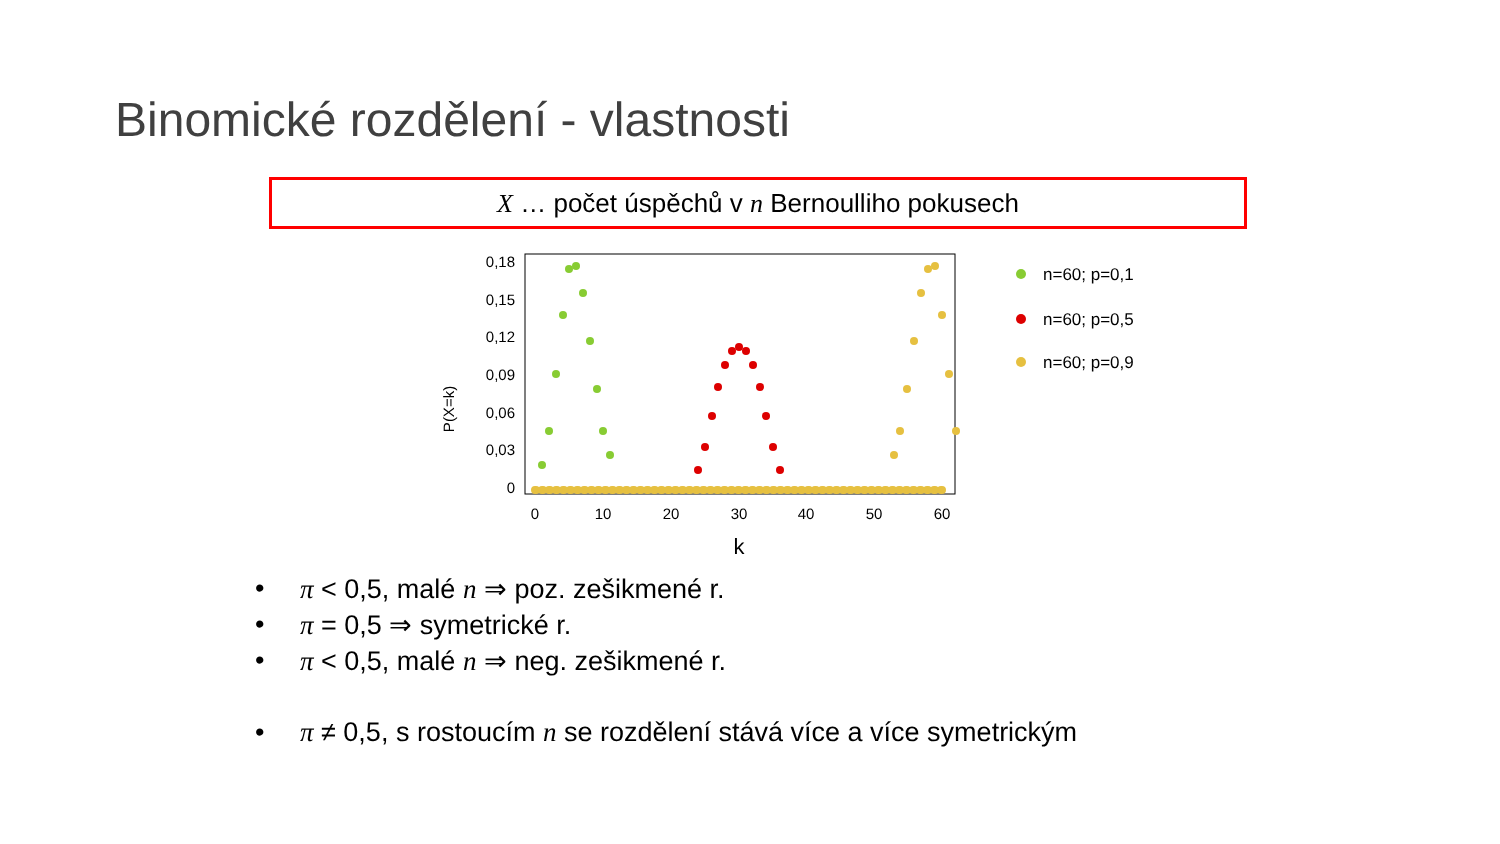Binomické rozdělení - vlastnosti
X … počet úspěchů v n Bernoulliho pokusech
P(X=k)
0,18
0,15
0,12
0,09
0,06
0,03
0
0
10
20
30
40
50
60
k
n=60; p=0,1
n=60; p=0,5
n=60; p=0,9
• π < 0,5, malé n ⇒ poz. zešikmené r.
• π = 0,5 ⇒ symetrické r.
• π < 0,5, malé n ⇒ neg. zešikmené r.
• π ≠ 0,5, s rostoucím n se rozdělení stává více a více symetrickým